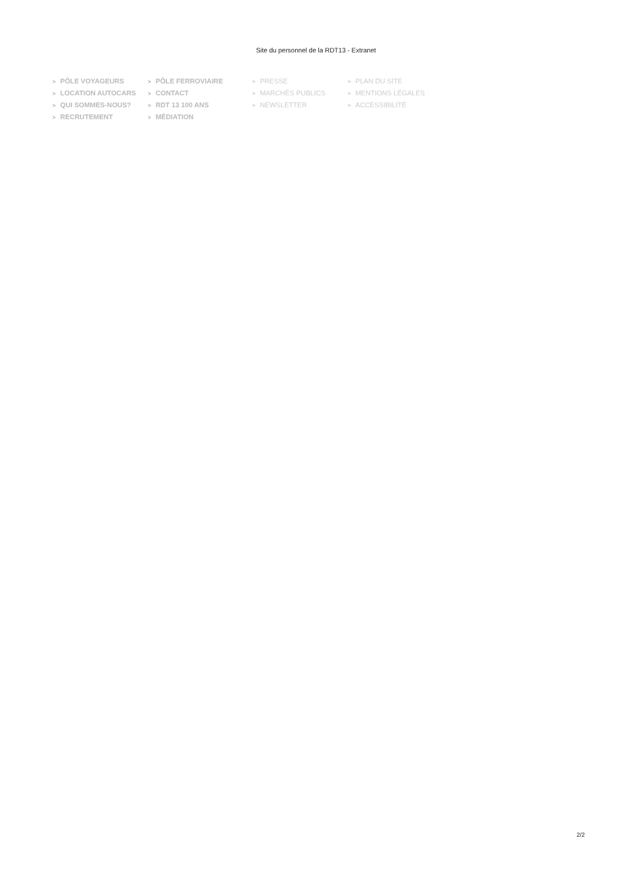Site du personnel de la RDT13 - Extranet
> PÔLE VOYAGEURS
> PÔLE FERROVIAIRE
> PRESSE
> PLAN DU SITE
> LOCATION AUTOCARS
> CONTACT
> MARCHÉS PUBLICS
> MENTIONS LÉGALES
> QUI SOMMES-NOUS?
> RDT 13 100 ANS
> NEWSLETTER
> ACCESSIBILITÉ
> RECRUTEMENT
> MÉDIATION
2/2